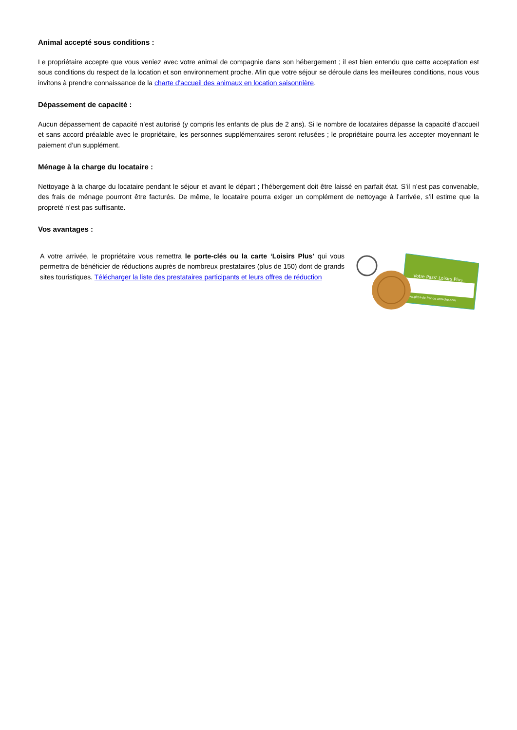Animal accepté sous conditions :
Le propriétaire accepte que vous veniez avec votre animal de compagnie dans son hébergement ; il est bien entendu que cette acceptation est sous conditions du respect de la location et son environnement proche. Afin que votre séjour se déroule dans les meilleures conditions, nous vous invitons à prendre connaissance de la charte d'accueil des animaux en location saisonnière.
Dépassement de capacité :
Aucun dépassement de capacité n’est autorisé (y compris les enfants de plus de 2 ans). Si le nombre de locataires dépasse la capacité d’accueil et sans accord préalable avec le propriétaire, les personnes supplémentaires seront refusées ; le propriétaire pourra les accepter moyennant le paiement d’un supplément.
Ménage à la charge du locataire :
Nettoyage à la charge du locataire pendant le séjour et avant le départ ; l’hébergement doit être laissé en parfait état. S’il n’est pas convenable, des frais de ménage pourront être facturés. De même, le locataire pourra exiger un complément de nettoyage à l’arrivée, s’il estime que la propreté n’est pas suffisante.
Vos avantages :
A votre arrivée, le propriétaire vous remettra le porte-clés ou la carte ‘Loisirs Plus’ qui vous permettra de bénéficier de réductions auprès de nombreux prestataires (plus de 150) dont de grands sites touristiques. Télécharger la liste des prestataires participants et leurs offres de réduction
Votre Pass' Loisirs Plus
www.gites-de-france-ardeche.com